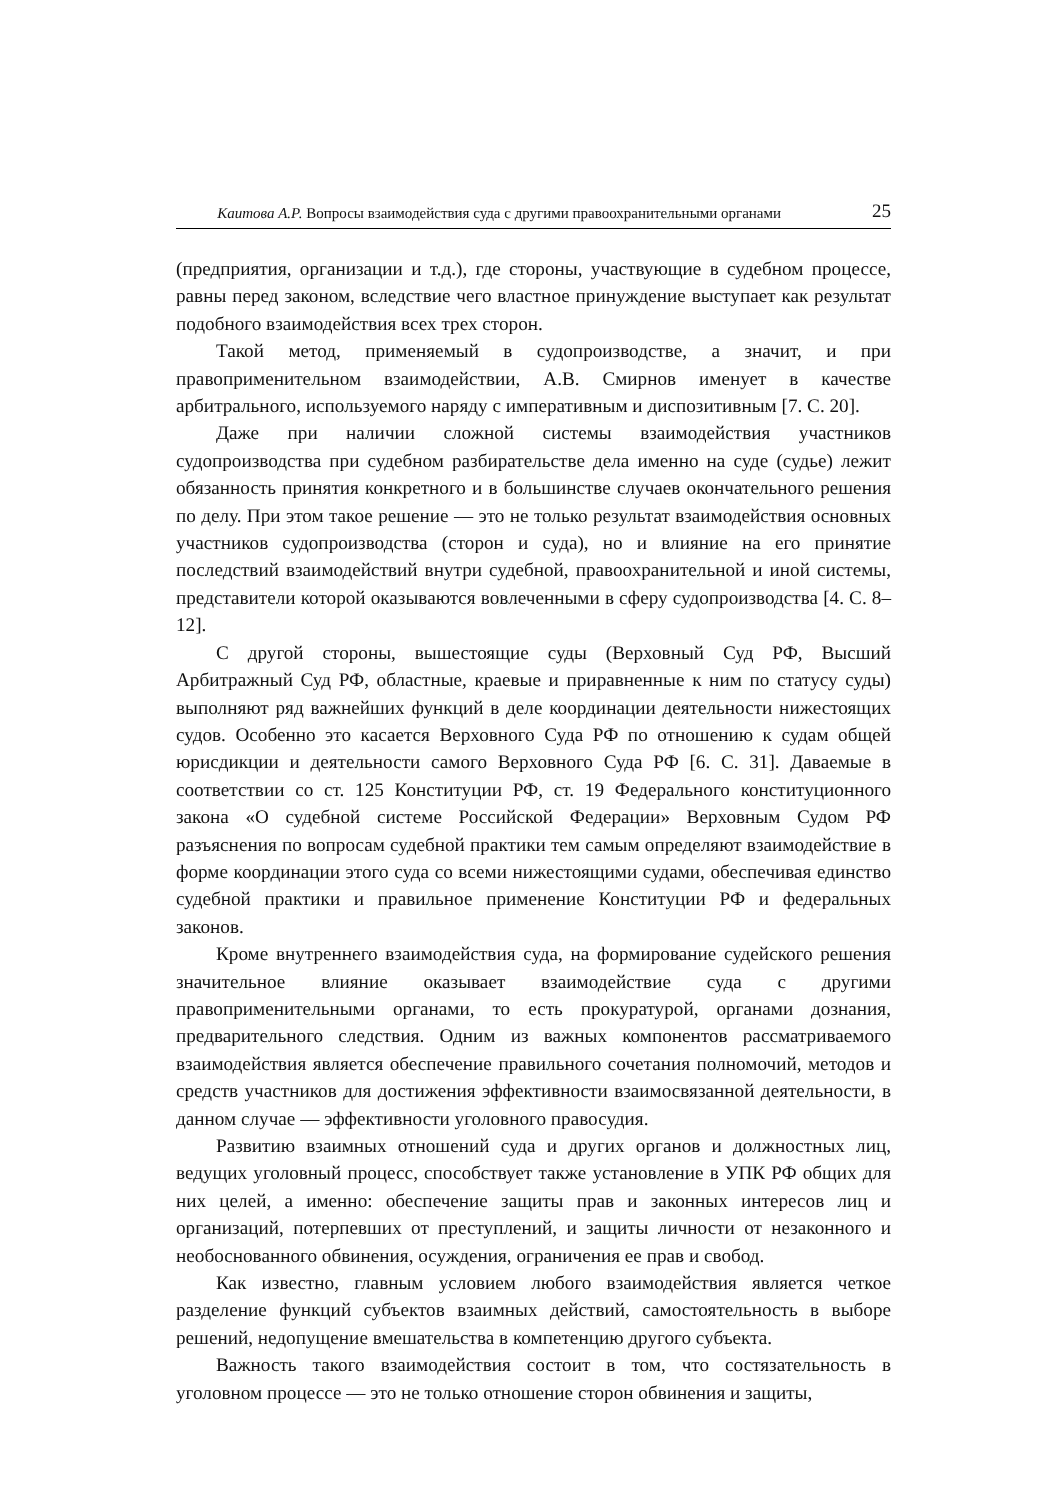Каитова А.Р. Вопросы взаимодействия суда с другими правоохранительными органами 25
(предприятия, организации и т.д.), где стороны, участвующие в судебном процессе, равны перед законом, вследствие чего властное принуждение выступает как результат подобного взаимодействия всех трех сторон.
Такой метод, применяемый в судопроизводстве, а значит, и при правоприменительном взаимодействии, А.В. Смирнов именует в качестве арбитрального, используемого наряду с императивным и диспозитивным [7. С. 20].
Даже при наличии сложной системы взаимодействия участников судопроизводства при судебном разбирательстве дела именно на суде (судье) лежит обязанность принятия конкретного и в большинстве случаев окончательного решения по делу. При этом такое решение — это не только результат взаимодействия основных участников судопроизводства (сторон и суда), но и влияние на его принятие последствий взаимодействий внутри судебной, правоохранительной и иной системы, представители которой оказываются вовлеченными в сферу судопроизводства [4. С. 8–12].
С другой стороны, вышестоящие суды (Верховный Суд РФ, Высший Арбитражный Суд РФ, областные, краевые и приравненные к ним по статусу суды) выполняют ряд важнейших функций в деле координации деятельности нижестоящих судов. Особенно это касается Верховного Суда РФ по отношению к судам общей юрисдикции и деятельности самого Верховного Суда РФ [6. С. 31]. Даваемые в соответствии со ст. 125 Конституции РФ, ст. 19 Федерального конституционного закона «О судебной системе Российской Федерации» Верховным Судом РФ разъяснения по вопросам судебной практики тем самым определяют взаимодействие в форме координации этого суда со всеми нижестоящими судами, обеспечивая единство судебной практики и правильное применение Конституции РФ и федеральных законов.
Кроме внутреннего взаимодействия суда, на формирование судейского решения значительное влияние оказывает взаимодействие суда с другими правоприменительными органами, то есть прокуратурой, органами дознания, предварительного следствия. Одним из важных компонентов рассматриваемого взаимодействия является обеспечение правильного сочетания полномочий, методов и средств участников для достижения эффективности взаимосвязанной деятельности, в данном случае — эффективности уголовного правосудия.
Развитию взаимных отношений суда и других органов и должностных лиц, ведущих уголовный процесс, способствует также установление в УПК РФ общих для них целей, а именно: обеспечение защиты прав и законных интересов лиц и организаций, потерпевших от преступлений, и защиты личности от незаконного и необоснованного обвинения, осуждения, ограничения ее прав и свобод.
Как известно, главным условием любого взаимодействия является четкое разделение функций субъектов взаимных действий, самостоятельность в выборе решений, недопущение вмешательства в компетенцию другого субъекта.
Важность такого взаимодействия состоит в том, что состязательность в уголовном процессе — это не только отношение сторон обвинения и защиты,